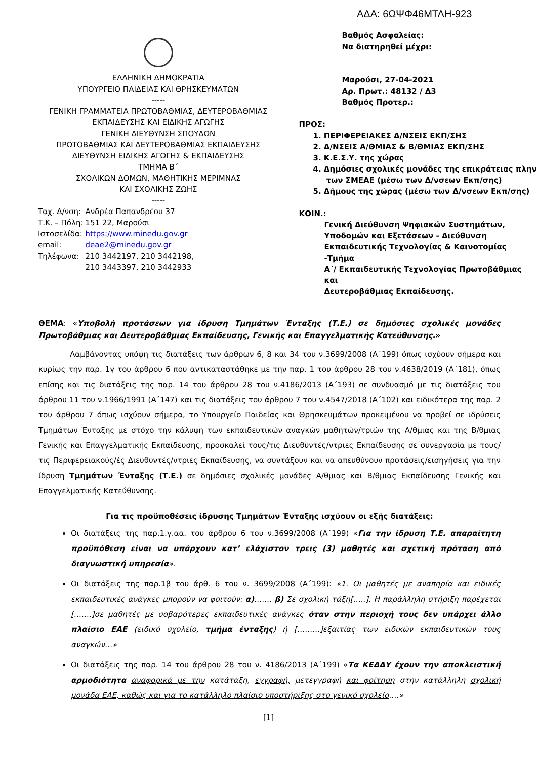ΑΔΑ: 6ΩΨΦ46ΜΤΛΗ-923
ΕΛΛΗΝΙΚΗ ΔΗΜΟΚΡΑΤΙΑ
ΥΠΟΥΡΓΕΙΟ ΠΑΙΔΕΙΑΣ ΚΑΙ ΘΡΗΣΚΕΥΜΑΤΩΝ
-----
ΓΕΝΙΚΗ ΓΡΑΜΜΑΤΕΙΑ ΠΡΩΤΟΒΑΘΜΙΑΣ, ΔΕΥΤΕΡΟΒΑΘΜΙΑΣ ΕΚΠΑΙΔΕΥΣΗΣ ΚΑΙ ΕΙΔΙΚΗΣ ΑΓΩΓΗΣ
ΓΕΝΙΚΗ ΔΙΕΥΘΥΝΣΗ ΣΠΟΥΔΩΝ
ΠΡΩΤΟΒΑΘΜΙΑΣ ΚΑΙ ΔΕΥΤΕΡΟΒΑΘΜΙΑΣ ΕΚΠΑΙΔΕΥΣΗΣ
ΔΙΕΥΘΥΝΣΗ ΕΙΔΙΚΗΣ ΑΓΩΓΗΣ & ΕΚΠΑΙΔΕΥΣΗΣ
ΤΜΗΜΑ Β΄
ΣΧΟΛΙΚΩΝ ΔΟΜΩΝ, ΜΑΘΗΤΙΚΗΣ ΜΕΡΙΜΝΑΣ
ΚΑΙ ΣΧΟΛΙΚΗΣ ΖΩΗΣ
-----
| Ταχ. Δ/νση: | Ανδρέα Παπανδρέου 37 |
| Τ.Κ. – Πόλη: | 151 22, Μαρούσι |
| Ιστοσελίδα: | https://www.minedu.gov.gr |
| email: | deae2@minedu.gov.gr |
| Τηλέφωνα: | 210 3442197, 210 3442198, |
| | 210 3443397, 210 3442933 |
Βαθμός Ασφαλείας:
Να διατηρηθεί μέχρι:
Μαρούσι, 27-04-2021
Αρ. Πρωτ.: 48132 / Δ3
Βαθμός Προτερ.:
ΠΡΟΣ:
1. ΠΕΡΙΦΕΡΕΙΑΚΕΣ Δ/ΝΣΕΙΣ ΕΚΠ/ΣΗΣ
2. Δ/ΝΣΕΙΣ Α/ΘΜΙΑΣ & Β/ΘΜΙΑΣ ΕΚΠ/ΣΗΣ
3. Κ.Ε.Σ.Υ. της χώρας
4. Δημόσιες σχολικές μονάδες της επικράτειας πλην
των ΣΜΕΑΕ (μέσω των Δ/νσεων Εκπ/σης)
5. Δήμους της χώρας (μέσω των Δ/νσεων Εκπ/σης)
ΚΟΙΝ.:
Γενική Διεύθυνση Ψηφιακών Συστημάτων,
Υποδομών και Εξετάσεων - Διεύθυνση
Εκπαιδευτικής Τεχνολογίας & Καινοτομίας -Τμήμα
Α΄/ Εκπαιδευτικής Τεχνολογίας Πρωτοβάθμιας και
Δευτεροβάθμιας Εκπαίδευσης.
ΘΕΜΑ: «Υποβολή προτάσεων για ίδρυση Τμημάτων Ένταξης (Τ.Ε.) σε δημόσιες σχολικές μονάδες Πρωτοβάθμιας και Δευτεροβάθμιας Εκπαίδευσης, Γενικής και Επαγγελματικής Κατεύθυνσης.»
Λαμβάνοντας υπόψη τις διατάξεις των άρθρων 6, 8 και 34 του ν.3699/2008 (Α΄199) όπως ισχύουν σήμερα και κυρίως την παρ. 1γ του άρθρου 6 που αντικαταστάθηκε με την παρ. 1 του άρθρου 28 του ν.4638/2019 (Α΄181), όπως επίσης και τις διατάξεις της παρ. 14 του άρθρου 28 του ν.4186/2013 (Α΄193) σε συνδυασμό με τις διατάξεις του άρθρου 11 του ν.1966/1991 (Α΄147) και τις διατάξεις του άρθρου 7 του ν.4547/2018 (Α΄102) και ειδικότερα της παρ. 2 του άρθρου 7 όπως ισχύουν σήμερα, το Υπουργείο Παιδείας και Θρησκευμάτων προκειμένου να προβεί σε ιδρύσεις Τμημάτων Ένταξης με στόχο την κάλυψη των εκπαιδευτικών αναγκών μαθητών/τριών της Α/θμιας και της Β/θμιας Γενικής και Επαγγελματικής Εκπαίδευσης, προσκαλεί τους/τις Διευθυντές/ντριες Εκπαίδευσης σε συνεργασία με τους/τις Περιφερειακούς/ές Διευθυντές/ντριες Εκπαίδευσης, να συντάξουν και να απευθύνουν προτάσεις/εισηγήσεις για την ίδρυση Τμημάτων Ένταξης (Τ.Ε.) σε δημόσιες σχολικές μονάδες Α/θμιας και Β/θμιας Εκπαίδευσης Γενικής και Επαγγελματικής Κατεύθυνσης.
Για τις προϋποθέσεις ίδρυσης Τμημάτων Ένταξης ισχύουν οι εξής διατάξεις:
Οι διατάξεις της παρ.1.γ.αα. του άρθρου 6 του ν.3699/2008 (Α΄199) «Για την ίδρυση Τ.Ε. απαραίτητη προϋπόθεση είναι να υπάρχουν κατ’ ελάχιστον τρεις (3) μαθητές και σχετική πρόταση από διαγνωστική υπηρεσία».
Οι διατάξεις της παρ.1β του άρθ. 6 του ν. 3699/2008 (Α΄199): «1. Οι μαθητές με αναπηρία και ειδικές εκπαιδευτικές ανάγκες μπορούν να φοιτούν: α)……. β) Σε σχολική τάξη[…..]. Η παράλληλη στήριξη παρέχεται […….]σε μαθητές με σοβαρότερες εκπαιδευτικές ανάγκες όταν στην περιοχή τους δεν υπάρχει άλλο πλαίσιο ΕΑΕ (ειδικό σχολείο, τμήμα ένταξης) ή [………]εξαιτίας των ειδικών εκπαιδευτικών τους αναγκών…»
Οι διατάξεις της παρ. 14 του άρθρου 28 του ν. 4186/2013 (Α΄199) «Τα ΚΕΔΔΥ έχουν την αποκλειστική αρμοδιότητα αναφορικά με την κατάταξη, εγγραφή, μετεγγραφή και φοίτηση στην κατάλληλη σχολική μονάδα ΕΑΕ, καθώς και για το κατάλληλο πλαίσιο υποστήριξης στο γενικό σχολείο….»
[1]